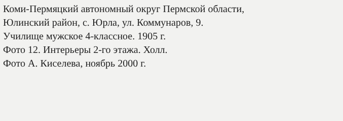Коми-Пермяцкий автономный округ Пермской области,
Юлинский район, с. Юрла, ул. Коммунаров, 9.
Училище мужское 4-классное. 1905 г.
Фото 12. Интерьеры 2-го этажа. Холл.
Фото А. Киселева, ноябрь 2000 г.